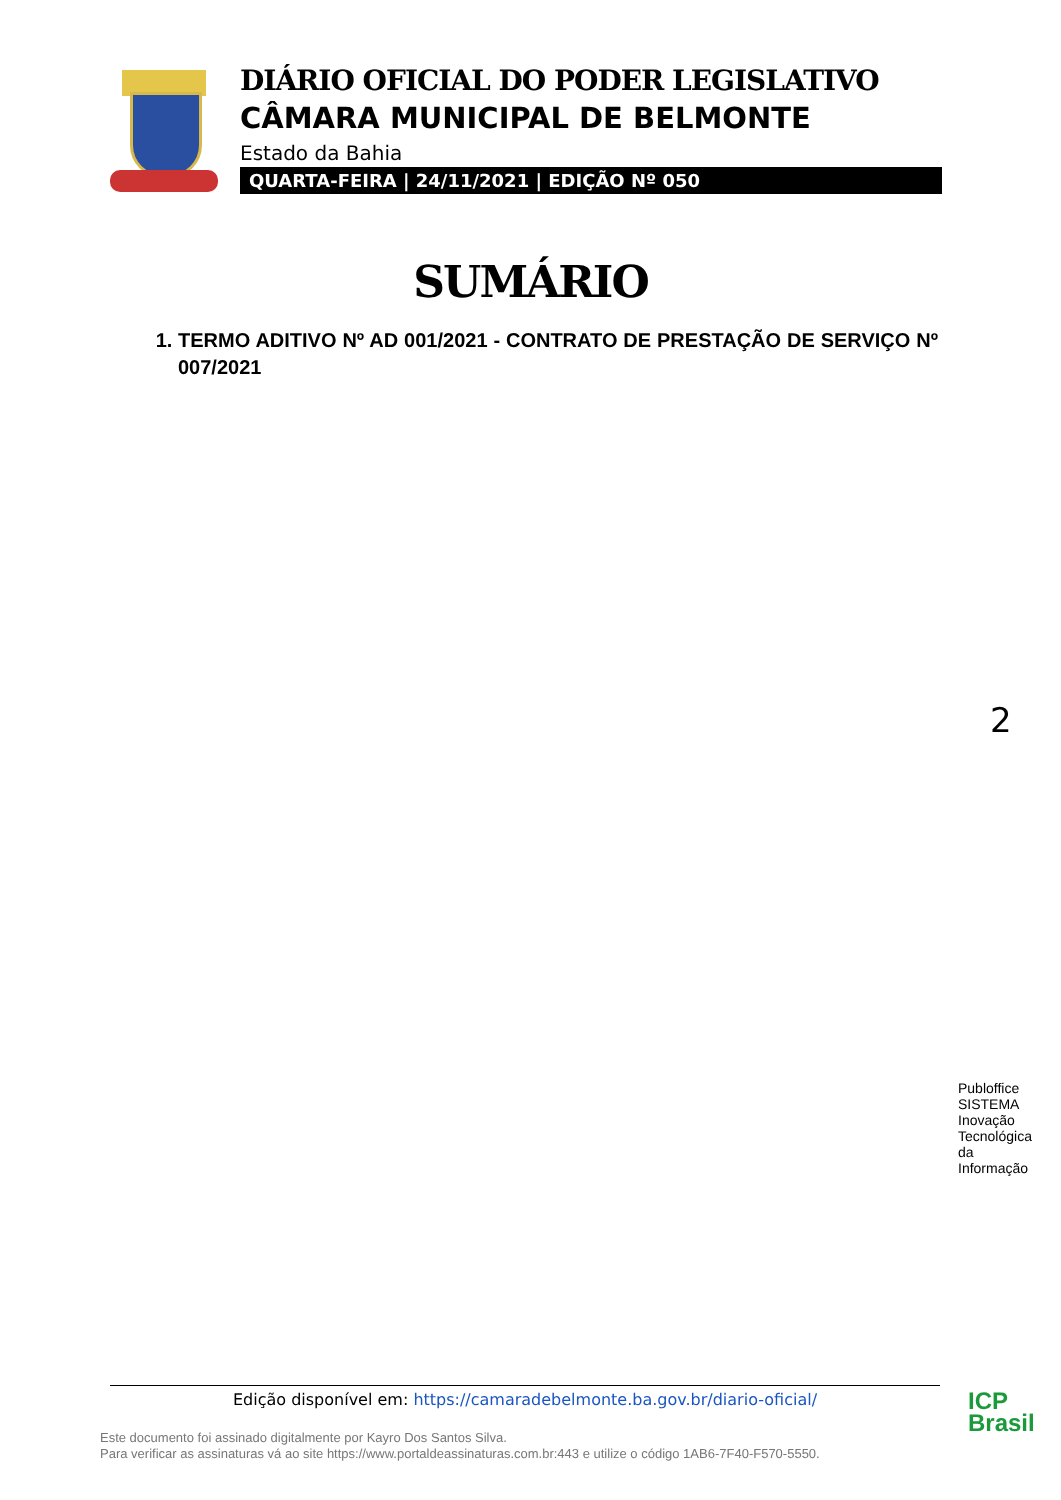DIÁRIO OFICIAL DO PODER LEGISLATIVO
CÂMARA MUNICIPAL DE BELMONTE
Estado da Bahia
QUARTA-FEIRA | 24/11/2021 | EDIÇÃO Nº 050
SUMÁRIO
1. TERMO ADITIVO Nº AD 001/2021 - CONTRATO DE PRESTAÇÃO DE SERVIÇO Nº 007/2021
2
Publoffice SISTEMA Inovação Tecnológica da Informação
Edição disponível em: https://camaradebelmonte.ba.gov.br/diario-oficial/
Este documento foi assinado digitalmente por Kayro Dos Santos Silva.
Para verificar as assinaturas vá ao site https://www.portaldeassinaturas.com.br:443 e utilize o código 1AB6-7F40-F570-5550.
ICP
Brasil